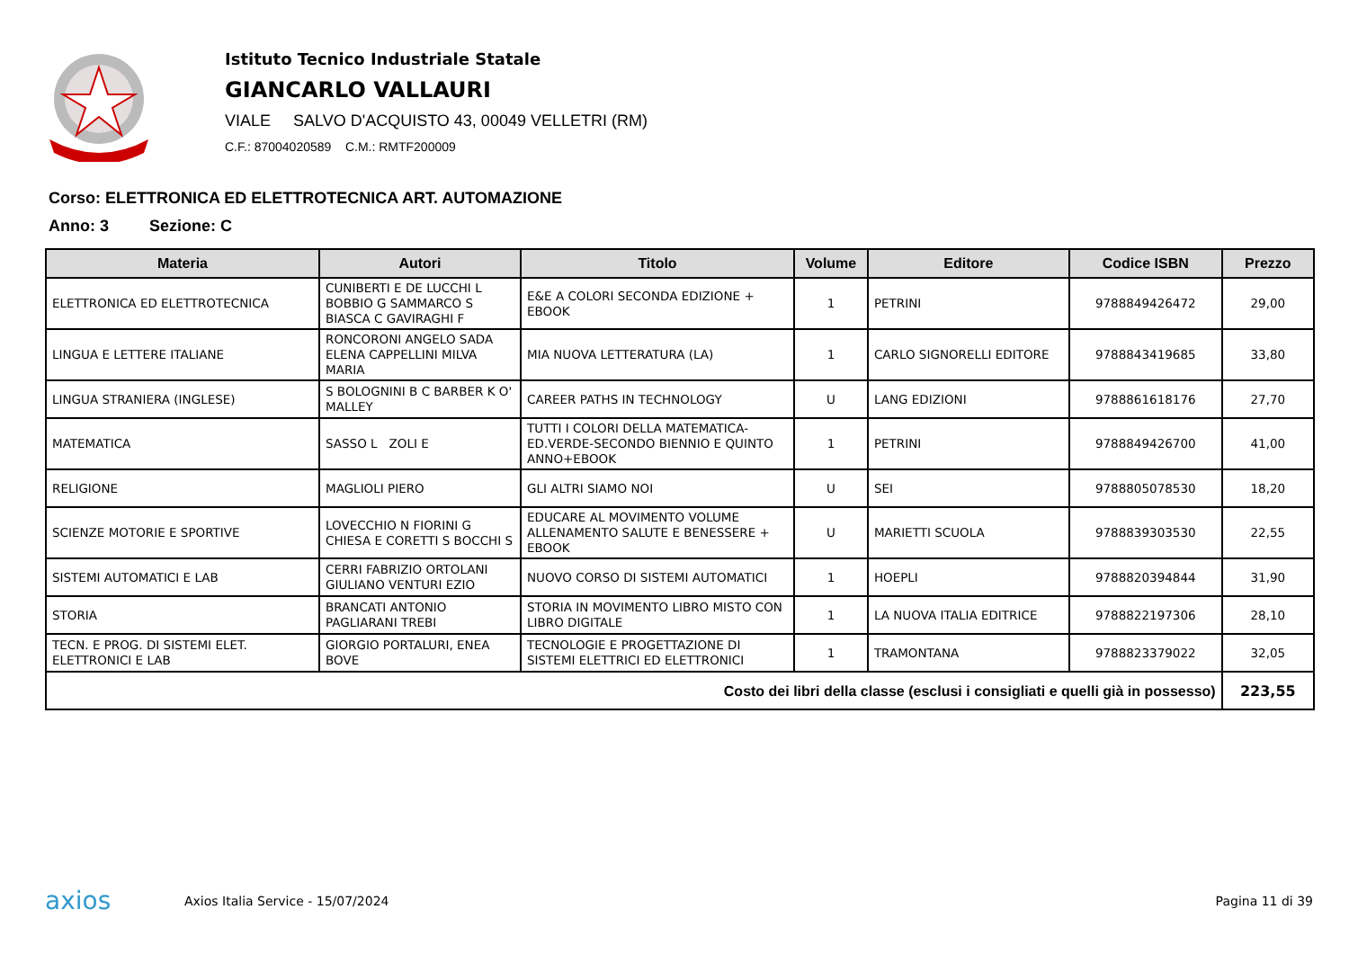Istituto Tecnico Industriale Statale
GIANCARLO VALLAURI
VIALE SALVO D'ACQUISTO 43, 00049 VELLETRI (RM)
C.F.: 87004020589 C.M.: RMTF200009
Corso: ELETTRONICA ED ELETTROTECNICA ART. AUTOMAZIONE
Anno: 3 Sezione: C
| Materia | Autori | Titolo | Volume | Editore | Codice ISBN | Prezzo |
| --- | --- | --- | --- | --- | --- | --- |
| ELETTRONICA ED ELETTROTECNICA | CUNIBERTI E DE LUCCHI L BOBBIO G SAMMARCO S BIASCA C GAVIRAGHI F | E&E A COLORI SECONDA EDIZIONE + EBOOK | 1 | PETRINI | 9788849426472 | 29,00 |
| LINGUA E LETTERE ITALIANE | RONCORONI ANGELO SADA ELENA CAPPELLINI MILVA MARIA | MIA NUOVA LETTERATURA (LA) | 1 | CARLO SIGNORELLI EDITORE | 9788843419685 | 33,80 |
| LINGUA STRANIERA (INGLESE) | S BOLOGNINI B C BARBER K O' MALLEY | CAREER PATHS IN TECHNOLOGY | U | LANG EDIZIONI | 9788861618176 | 27,70 |
| MATEMATICA | SASSO L ZOLI E | TUTTI I COLORI DELLA MATEMATICA-ED.VERDE-SECONDO BIENNIO E QUINTO ANNO+EBOOK | 1 | PETRINI | 9788849426700 | 41,00 |
| RELIGIONE | MAGLIOLI PIERO | GLI ALTRI SIAMO NOI | U | SEI | 9788805078530 | 18,20 |
| SCIENZE MOTORIE E SPORTIVE | LOVECCHIO N FIORINI G CHIESA E CORETTI S BOCCHI S | EDUCARE AL MOVIMENTO VOLUME ALLENAMENTO SALUTE E BENESSERE + EBOOK | U | MARIETTI SCUOLA | 9788839303530 | 22,55 |
| SISTEMI AUTOMATICI E LAB | CERRI FABRIZIO ORTOLANI GIULIANO VENTURI EZIO | NUOVO CORSO DI SISTEMI AUTOMATICI | 1 | HOEPLI | 9788820394844 | 31,90 |
| STORIA | BRANCATI ANTONIO PAGLIARANI TREBI | STORIA IN MOVIMENTO LIBRO MISTO CON LIBRO DIGITALE | 1 | LA NUOVA ITALIA EDITRICE | 9788822197306 | 28,10 |
| TECN. E PROG. DI SISTEMI ELET. ELETTRONICI E LAB | GIORGIO PORTALURI, ENEA BOVE | TECNOLOGIE E PROGETTAZIONE DI SISTEMI ELETTRICI ED ELETTRONICI | 1 | TRAMONTANA | 9788823379022 | 32,05 |
| Costo dei libri della classe (esclusi i consigliati e quelli già in possesso) | | | | | | 223,55 |
axios
Axios Italia Service - 15/07/2024
Pagina 11 di 39